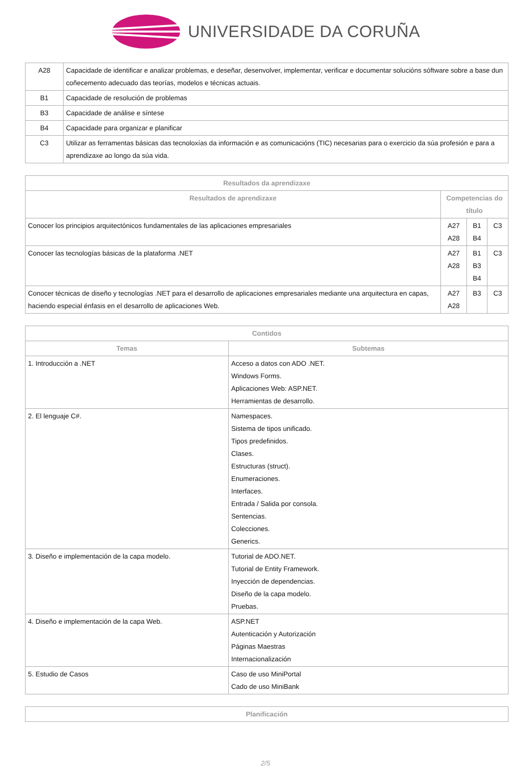UNIVERSIDADE DA CORUÑA
| A28 | Capacidade de identificar e analizar problemas, e deseñar, desenvolver, implementar, verificar e documentar solucións sóftware sobre a base dun coñecemento adecuado das teorías, modelos e técnicas actuais. |
| B1 | Capacidade de resolución de problemas |
| B3 | Capacidade de análise e síntese |
| B4 | Capacidade para organizar e planificar |
| C3 | Utilizar as ferramentas básicas das tecnoloxías da información e as comunicacións (TIC) necesarias para o exercicio da súa profesión e para a aprendizaxe ao longo da súa vida. |
| Resultados da aprendizaxe | | | |
| --- | --- | --- | --- |
| Resultados de aprendizaxe | Competencias do título | | |
| Conocer los principios arquitectónicos fundamentales de las aplicaciones empresariales | A27 A28 | B1 B4 | C3 |
| Conocer las tecnologías básicas de la plataforma .NET | A27 A28 | B1 B3 B4 | C3 |
| Conocer técnicas de diseño y tecnologías .NET para el desarrollo de aplicaciones empresariales mediante una arquitectura en capas, haciendo especial énfasis en el desarrollo de aplicaciones Web. | A27 A28 | B3 | C3 |
| Contidos | |
| --- | --- |
| Temas | Subtemas |
| 1. Introducción a .NET | Acceso a datos con ADO .NET. Windows Forms. Aplicaciones Web: ASP.NET. Herramientas de desarrollo. |
| 2. El lenguaje C#. | Namespaces. Sistema de tipos unificado. Tipos predefinidos. Clases. Estructuras (struct). Enumeraciones. Interfaces. Entrada / Salida por consola. Sentencias. Colecciones. Generics. |
| 3. Diseño e implementación de la capa modelo. | Tutorial de ADO.NET. Tutorial de Entity Framework. Inyección de dependencias. Diseño de la capa modelo. Pruebas. |
| 4. Diseño e implementación de la capa Web. | ASP.NET Autenticación y Autorización Páginas Maestras Internacionalización |
| 5. Estudio de Casos | Caso de uso MiniPortal Cado de uso MiniBank |
| Planificación |
| --- |
2/5